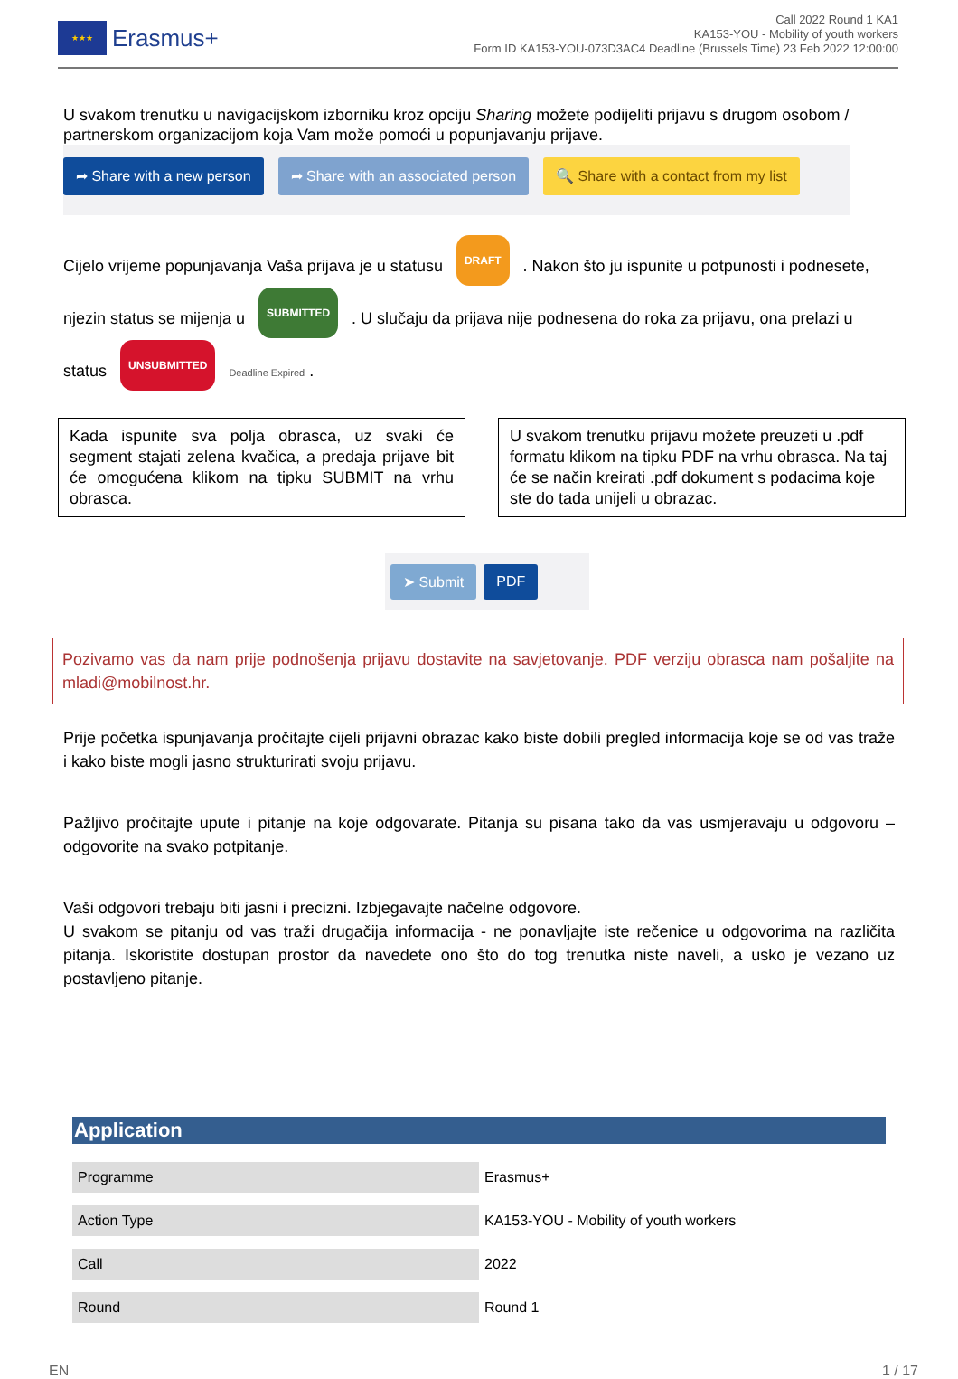★★★
Erasmus+
Call 2022 Round 1 KA1
KA153-YOU - Mobility of youth workers
Form ID KA153-YOU-073D3AC4 Deadline (Brussels Time) 23 Feb 2022 12:00:00
U svakom trenutku u navigacijskom izborniku kroz opciju Sharing možete podijeliti prijavu s drugom osobom / partnerskom organizacijom koja Vam može pomoći u popunjavanju prijave.
➦ Share with a new person ➦ Share with an associated person 🔍 Share with a contact from my list
Cijelo vrijeme popunjavanja Vaša prijava je u statusu DRAFT . Nakon što ju ispunite u potpunosti i podnesete, njezin status se mijenja u SUBMITTED . U slučaju da prijava nije podnesena do roka za prijavu, ona prelazi u status UNSUBMITTED Deadline Expired .
Kada ispunite sva polja obrasca, uz svaki će segment stajati zelena kvačica, a predaja prijave bit će omogućena klikom na tipku SUBMIT na vrhu obrasca.
U svakom trenutku prijavu možete preuzeti u .pdf formatu klikom na tipku PDF na vrhu obrasca. Na taj će se način kreirati .pdf dokument s podacima koje ste do tada unijeli u obrazac.
➤ Submit PDF
Pozivamo vas da nam prije podnošenja prijavu dostavite na savjetovanje. PDF verziju obrasca nam pošaljite na mladi@mobilnost.hr.
Prije početka ispunjavanja pročitajte cijeli prijavni obrazac kako biste dobili pregled informacija koje se od vas traže i kako biste mogli jasno strukturirati svoju prijavu.
Pažljivo pročitajte upute i pitanje na koje odgovarate. Pitanja su pisana tako da vas usmjeravaju u odgovoru – odgovorite na svako potpitanje.
Vaši odgovori trebaju biti jasni i precizni. Izbjegavajte načelne odgovore.
U svakom se pitanju od vas traži drugačija informacija - ne ponavljajte iste rečenice u odgovorima na različita pitanja. Iskoristite dostupan prostor da navedete ono što do tog trenutka niste naveli, a usko je vezano uz postavljeno pitanje.
Application
| Programme | Erasmus+ |
| Action Type | KA153-YOU - Mobility of youth workers |
| Call | 2022 |
| Round | Round 1 |
EN 1 / 17